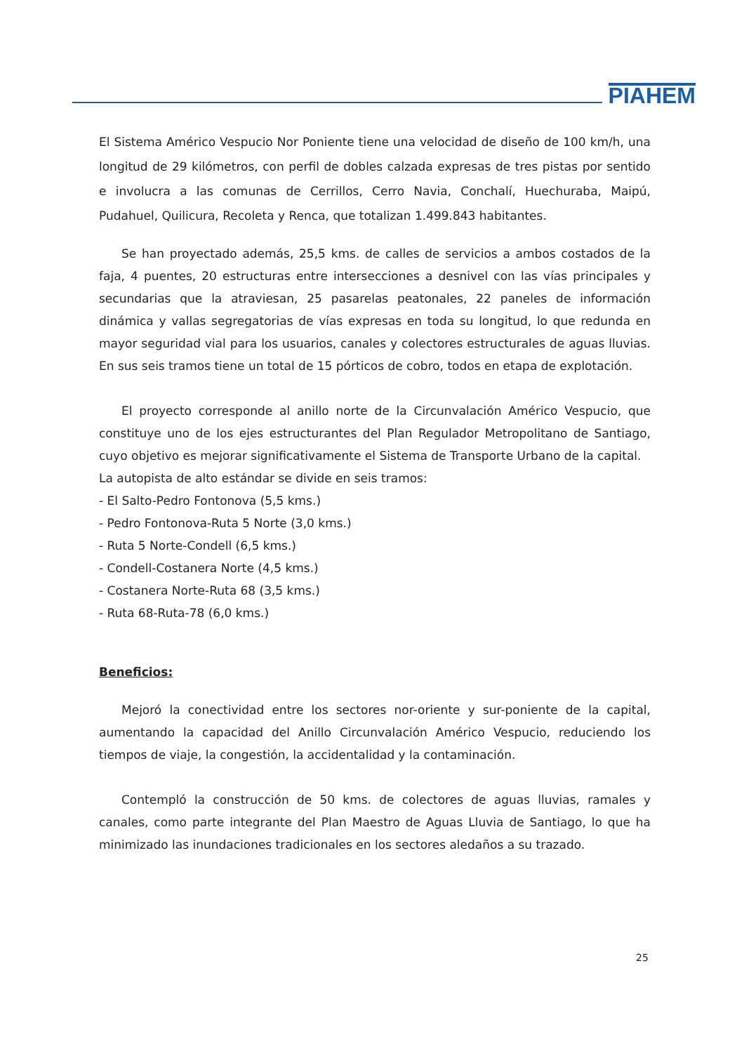PIAHEM
El Sistema Américo Vespucio Nor Poniente tiene una velocidad de diseño de 100 km/h, una longitud de 29 kilómetros, con perfil de dobles calzada expresas de tres pistas por sentido e involucra a las comunas de Cerrillos, Cerro Navia, Conchalí, Huechuraba, Maipú, Pudahuel, Quilicura, Recoleta y Renca, que totalizan 1.499.843 habitantes.
Se han proyectado además, 25,5 kms. de calles de servicios a ambos costados de la faja, 4 puentes, 20 estructuras entre intersecciones a desnivel con las vías principales y secundarias que la atraviesan, 25 pasarelas peatonales, 22 paneles de información dinámica y vallas segregatorias de vías expresas en toda su longitud, lo que redunda en mayor seguridad vial para los usuarios, canales y colectores estructurales de aguas lluvias. En sus seis tramos tiene un total de 15 pórticos de cobro, todos en etapa de explotación.
El proyecto corresponde al anillo norte de la Circunvalación Américo Vespucio, que constituye uno de los ejes estructurantes del Plan Regulador Metropolitano de Santiago, cuyo objetivo es mejorar significativamente el Sistema de Transporte Urbano de la capital.
La autopista de alto estándar se divide en seis tramos:
- El Salto-Pedro Fontonova (5,5 kms.)
- Pedro Fontonova-Ruta 5 Norte (3,0 kms.)
- Ruta 5 Norte-Condell (6,5 kms.)
- Condell-Costanera Norte (4,5 kms.)
- Costanera Norte-Ruta 68 (3,5 kms.)
- Ruta 68-Ruta-78 (6,0 kms.)
Beneficios:
Mejoró la conectividad entre los sectores nor-oriente y sur-poniente de la capital, aumentando la capacidad del Anillo Circunvalación Américo Vespucio, reduciendo los tiempos de viaje, la congestión, la accidentalidad y la contaminación.
Contempló la construcción de 50 kms. de colectores de aguas lluvias, ramales y canales, como parte integrante del Plan Maestro de Aguas Lluvia de Santiago, lo que ha minimizado las inundaciones tradicionales en los sectores aledaños a su trazado.
25